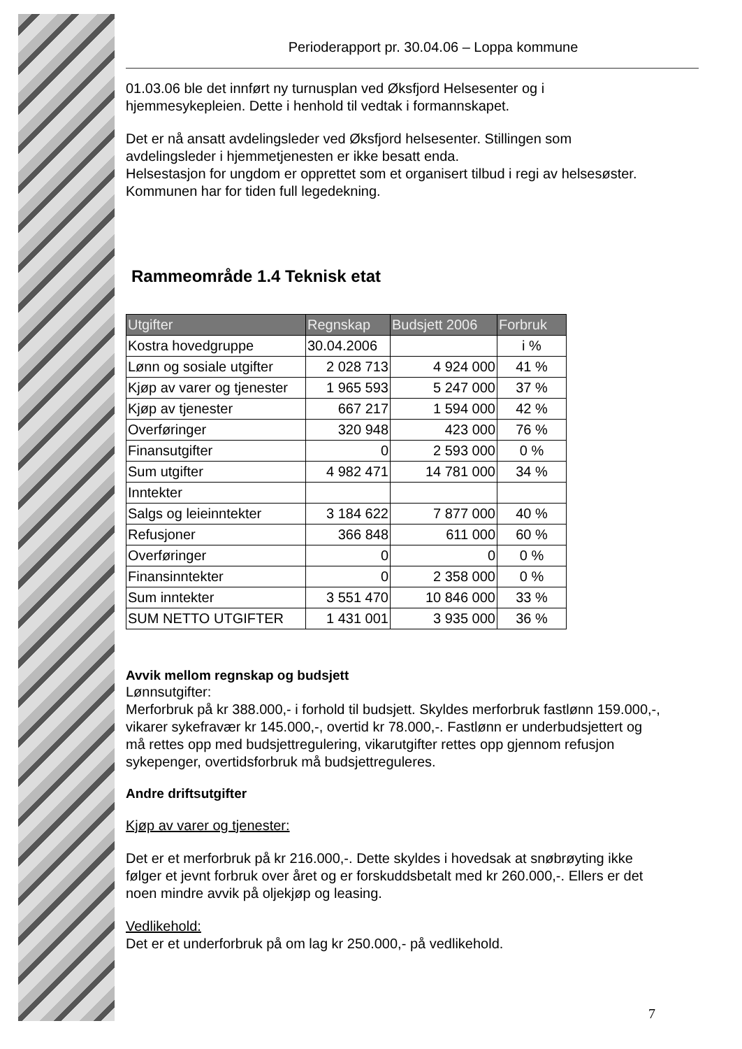Perioderapport pr. 30.04.06 – Loppa kommune
01.03.06 ble det innført ny turnusplan ved Øksfjord Helsesenter og i hjemmesykepleien. Dette i henhold til vedtak i formannskapet.
Det er nå ansatt avdelingsleder ved Øksfjord helsesenter. Stillingen som avdelingsleder i hjemmetjenesten er ikke besatt enda.
Helsestasjon for ungdom er opprettet som et organisert tilbud i regi av helsesøster. Kommunen har for tiden full legedekning.
Rammeområde 1.4 Teknisk etat
| Utgifter | Regnskap | Budsjett 2006 | Forbruk |
| --- | --- | --- | --- |
| Kostra hovedgruppe | 30.04.2006 | | i % |
| Lønn og sosiale utgifter | 2 028 713 | 4 924 000 | 41 % |
| Kjøp av varer og tjenester | 1 965 593 | 5 247 000 | 37 % |
| Kjøp av tjenester | 667 217 | 1 594 000 | 42 % |
| Overføringer | 320 948 | 423 000 | 76 % |
| Finansutgifter | 0 | 2 593 000 | 0 % |
| Sum utgifter | 4 982 471 | 14 781 000 | 34 % |
| Inntekter | | | |
| Salgs og leieinntekter | 3 184 622 | 7 877 000 | 40 % |
| Refusjoner | 366 848 | 611 000 | 60 % |
| Overføringer | 0 | 0 | 0 % |
| Finansinntekter | 0 | 2 358 000 | 0 % |
| Sum inntekter | 3 551 470 | 10 846 000 | 33 % |
| SUM NETTO UTGIFTER | 1 431 001 | 3 935 000 | 36 % |
Avvik mellom regnskap og budsjett
Lønnsutgifter:
Merforbruk på kr 388.000,- i forhold til budsjett. Skyldes merforbruk fastlønn 159.000,-, vikarer sykefravær kr 145.000,-, overtid kr 78.000,-. Fastlønn er underbudsjettert og må rettes opp med budsjettregulering, vikarutgifter rettes opp gjennom refusjon sykepenger, overtidsforbruk må budsjettreguleres.
Andre driftsutgifter
Kjøp av varer og tjenester:
Det er et merforbruk på kr 216.000,-. Dette skyldes i hovedsak at snøbrøyting ikke følger et jevnt forbruk over året og er forskuddsbetalt med kr 260.000,-. Ellers er det noen mindre avvik på oljekjøp og leasing.
Vedlikehold:
Det er et underforbruk på om lag kr 250.000,- på vedlikehold.
7